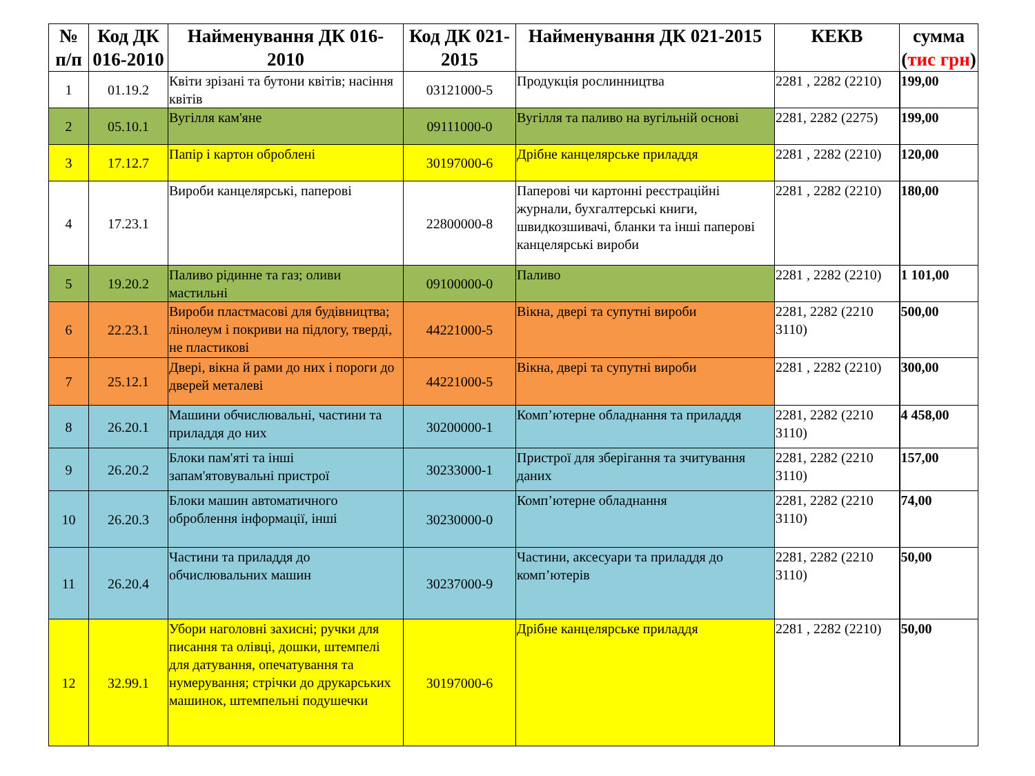| № п/п | Код ДК 016-2010 | Найменування ДК 016-2010 | Код ДК 021-2015 | Найменування ДК 021-2015 | КЕКВ | сумма ( тис грн ) |
| --- | --- | --- | --- | --- | --- | --- |
| 1 | 01.19.2 | Квіти зрізані та бутони квітів; насіння квітів | 03121000-5 | Продукція рослинництва | 2281 , 2282 (2210) | 199,00 |
| 2 | 05.10.1 | Вугілля кам'яне | 09111000-0 | Вугілля та паливо на вугільній основі | 2281, 2282 (2275) | 199,00 |
| 3 | 17.12.7 | Папір і картон оброблені | 30197000-6 | Дрібне канцелярське приладдя | 2281 , 2282 (2210) | 120,00 |
| 4 | 17.23.1 | Вироби канцелярські, паперові | 22800000-8 | Паперові чи картонні реєстраційні журнали, бухгалтерські книги, швидкозшивачі, бланки та інші паперові канцелярські вироби | 2281 , 2282 (2210) | 180,00 |
| 5 | 19.20.2 | Паливо рідинне та газ; оливи мастильні | 09100000-0 | Паливо | 2281 , 2282 (2210) | 1 101,00 |
| 6 | 22.23.1 | Вироби пластмасові для будівництва; лінолеум і покриви на підлогу, тверді, не пластикові | 44221000-5 | Вікна, двері та супутні вироби | 2281, 2282 (2210 3110) | 500,00 |
| 7 | 25.12.1 | Двері, вікна й рами до них і пороги до дверей металеві | 44221000-5 | Вікна, двері та супутні вироби | 2281 , 2282 (2210) | 300,00 |
| 8 | 26.20.1 | Машини обчислювальні, частини та приладдя до них | 30200000-1 | Комп’ютерне обладнання та приладдя | 2281, 2282 (2210 3110) | 4 458,00 |
| 9 | 26.20.2 | Блоки пам'яті та інші запам'ятовувальні пристрої | 30233000-1 | Пристрої для зберігання та зчитування даних | 2281, 2282 (2210 3110) | 157,00 |
| 10 | 26.20.3 | Блоки машин автоматичного оброблення інформації, інші | 30230000-0 | Комп’ютерне обладнання | 2281, 2282 (2210 3110) | 74,00 |
| 11 | 26.20.4 | Частини та приладдя до обчислювальних машин | 30237000-9 | Частини, аксесуари та приладдя до комп’ютерів | 2281, 2282 (2210 3110) | 50,00 |
| 12 | 32.99.1 | Убори наголовні захисні; ручки для писання та олівці, дошки, штемпелі для датування, опечатування та нумерування; стрічки до друкарських машинок, штемпельні подушечки | 30197000-6 | Дрібне канцелярське приладдя | 2281 , 2282 (2210) | 50,00 |